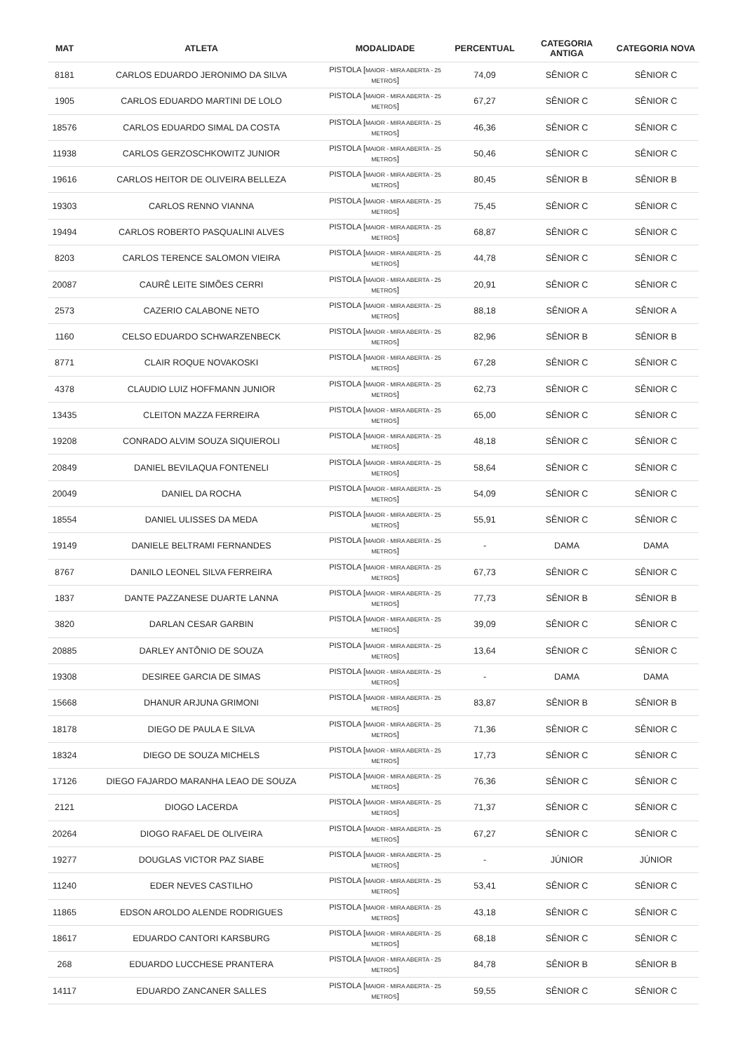| MAT | ATLETA | MODALIDADE | PERCENTUAL | CATEGORIA ANTIGA | CATEGORIA NOVA |
| --- | --- | --- | --- | --- | --- |
| 8181 | CARLOS EDUARDO JERONIMO DA SILVA | PISTOLA [ MAIOR - MIRA ABERTA - 25 METROS ] | 74,09 | SÊNIOR C | SÊNIOR C |
| 1905 | CARLOS EDUARDO MARTINI DE LOLO | PISTOLA [ MAIOR - MIRA ABERTA - 25 METROS ] | 67,27 | SÊNIOR C | SÊNIOR C |
| 18576 | CARLOS EDUARDO SIMAL DA COSTA | PISTOLA [ MAIOR - MIRA ABERTA - 25 METROS ] | 46,36 | SÊNIOR C | SÊNIOR C |
| 11938 | CARLOS GERZOSCHKOWITZ JUNIOR | PISTOLA [ MAIOR - MIRA ABERTA - 25 METROS ] | 50,46 | SÊNIOR C | SÊNIOR C |
| 19616 | CARLOS HEITOR DE OLIVEIRA BELLEZA | PISTOLA [ MAIOR - MIRA ABERTA - 25 METROS ] | 80,45 | SÊNIOR B | SÊNIOR B |
| 19303 | CARLOS RENNO VIANNA | PISTOLA [ MAIOR - MIRA ABERTA - 25 METROS ] | 75,45 | SÊNIOR C | SÊNIOR C |
| 19494 | CARLOS ROBERTO PASQUALINI ALVES | PISTOLA [ MAIOR - MIRA ABERTA - 25 METROS ] | 68,87 | SÊNIOR C | SÊNIOR C |
| 8203 | CARLOS TERENCE SALOMON VIEIRA | PISTOLA [ MAIOR - MIRA ABERTA - 25 METROS ] | 44,78 | SÊNIOR C | SÊNIOR C |
| 20087 | CAURÊ LEITE SIMÕES CERRI | PISTOLA [ MAIOR - MIRA ABERTA - 25 METROS ] | 20,91 | SÊNIOR C | SÊNIOR C |
| 2573 | CAZERIO CALABONE NETO | PISTOLA [ MAIOR - MIRA ABERTA - 25 METROS ] | 88,18 | SÊNIOR A | SÊNIOR A |
| 1160 | CELSO EDUARDO SCHWARZENBECK | PISTOLA [ MAIOR - MIRA ABERTA - 25 METROS ] | 82,96 | SÊNIOR B | SÊNIOR B |
| 8771 | CLAIR ROQUE NOVAKOSKI | PISTOLA [ MAIOR - MIRA ABERTA - 25 METROS ] | 67,28 | SÊNIOR C | SÊNIOR C |
| 4378 | CLAUDIO LUIZ HOFFMANN JUNIOR | PISTOLA [ MAIOR - MIRA ABERTA - 25 METROS ] | 62,73 | SÊNIOR C | SÊNIOR C |
| 13435 | CLEITON MAZZA FERREIRA | PISTOLA [ MAIOR - MIRA ABERTA - 25 METROS ] | 65,00 | SÊNIOR C | SÊNIOR C |
| 19208 | CONRADO ALVIM SOUZA SIQUIEROLI | PISTOLA [ MAIOR - MIRA ABERTA - 25 METROS ] | 48,18 | SÊNIOR C | SÊNIOR C |
| 20849 | DANIEL BEVILAQUA FONTENELI | PISTOLA [ MAIOR - MIRA ABERTA - 25 METROS ] | 58,64 | SÊNIOR C | SÊNIOR C |
| 20049 | DANIEL DA ROCHA | PISTOLA [ MAIOR - MIRA ABERTA - 25 METROS ] | 54,09 | SÊNIOR C | SÊNIOR C |
| 18554 | DANIEL ULISSES DA MEDA | PISTOLA [ MAIOR - MIRA ABERTA - 25 METROS ] | 55,91 | SÊNIOR C | SÊNIOR C |
| 19149 | DANIELE BELTRAMI FERNANDES | PISTOLA [ MAIOR - MIRA ABERTA - 25 METROS ] | - | DAMA | DAMA |
| 8767 | DANILO LEONEL SILVA FERREIRA | PISTOLA [ MAIOR - MIRA ABERTA - 25 METROS ] | 67,73 | SÊNIOR C | SÊNIOR C |
| 1837 | DANTE PAZZANESE DUARTE LANNA | PISTOLA [ MAIOR - MIRA ABERTA - 25 METROS ] | 77,73 | SÊNIOR B | SÊNIOR B |
| 3820 | DARLAN CESAR GARBIN | PISTOLA [ MAIOR - MIRA ABERTA - 25 METROS ] | 39,09 | SÊNIOR C | SÊNIOR C |
| 20885 | DARLEY ANTÔNIO DE SOUZA | PISTOLA [ MAIOR - MIRA ABERTA - 25 METROS ] | 13,64 | SÊNIOR C | SÊNIOR C |
| 19308 | DESIREE GARCIA DE SIMAS | PISTOLA [ MAIOR - MIRA ABERTA - 25 METROS ] | - | DAMA | DAMA |
| 15668 | DHANUR ARJUNA GRIMONI | PISTOLA [ MAIOR - MIRA ABERTA - 25 METROS ] | 83,87 | SÊNIOR B | SÊNIOR B |
| 18178 | DIEGO DE PAULA E SILVA | PISTOLA [ MAIOR - MIRA ABERTA - 25 METROS ] | 71,36 | SÊNIOR C | SÊNIOR C |
| 18324 | DIEGO DE SOUZA MICHELS | PISTOLA [ MAIOR - MIRA ABERTA - 25 METROS ] | 17,73 | SÊNIOR C | SÊNIOR C |
| 17126 | DIEGO FAJARDO MARANHA LEAO DE SOUZA | PISTOLA [ MAIOR - MIRA ABERTA - 25 METROS ] | 76,36 | SÊNIOR C | SÊNIOR C |
| 2121 | DIOGO LACERDA | PISTOLA [ MAIOR - MIRA ABERTA - 25 METROS ] | 71,37 | SÊNIOR C | SÊNIOR C |
| 20264 | DIOGO RAFAEL DE OLIVEIRA | PISTOLA [ MAIOR - MIRA ABERTA - 25 METROS ] | 67,27 | SÊNIOR C | SÊNIOR C |
| 19277 | DOUGLAS VICTOR PAZ SIABE | PISTOLA [ MAIOR - MIRA ABERTA - 25 METROS ] | - | JÚNIOR | JÚNIOR |
| 11240 | EDER NEVES CASTILHO | PISTOLA [ MAIOR - MIRA ABERTA - 25 METROS ] | 53,41 | SÊNIOR C | SÊNIOR C |
| 11865 | EDSON AROLDO ALENDE RODRIGUES | PISTOLA [ MAIOR - MIRA ABERTA - 25 METROS ] | 43,18 | SÊNIOR C | SÊNIOR C |
| 18617 | EDUARDO CANTORI KARSBURG | PISTOLA [ MAIOR - MIRA ABERTA - 25 METROS ] | 68,18 | SÊNIOR C | SÊNIOR C |
| 268 | EDUARDO LUCCHESE PRANTERA | PISTOLA [ MAIOR - MIRA ABERTA - 25 METROS ] | 84,78 | SÊNIOR B | SÊNIOR B |
| 14117 | EDUARDO ZANCANER SALLES | PISTOLA [ MAIOR - MIRA ABERTA - 25 METROS ] | 59,55 | SÊNIOR C | SÊNIOR C |